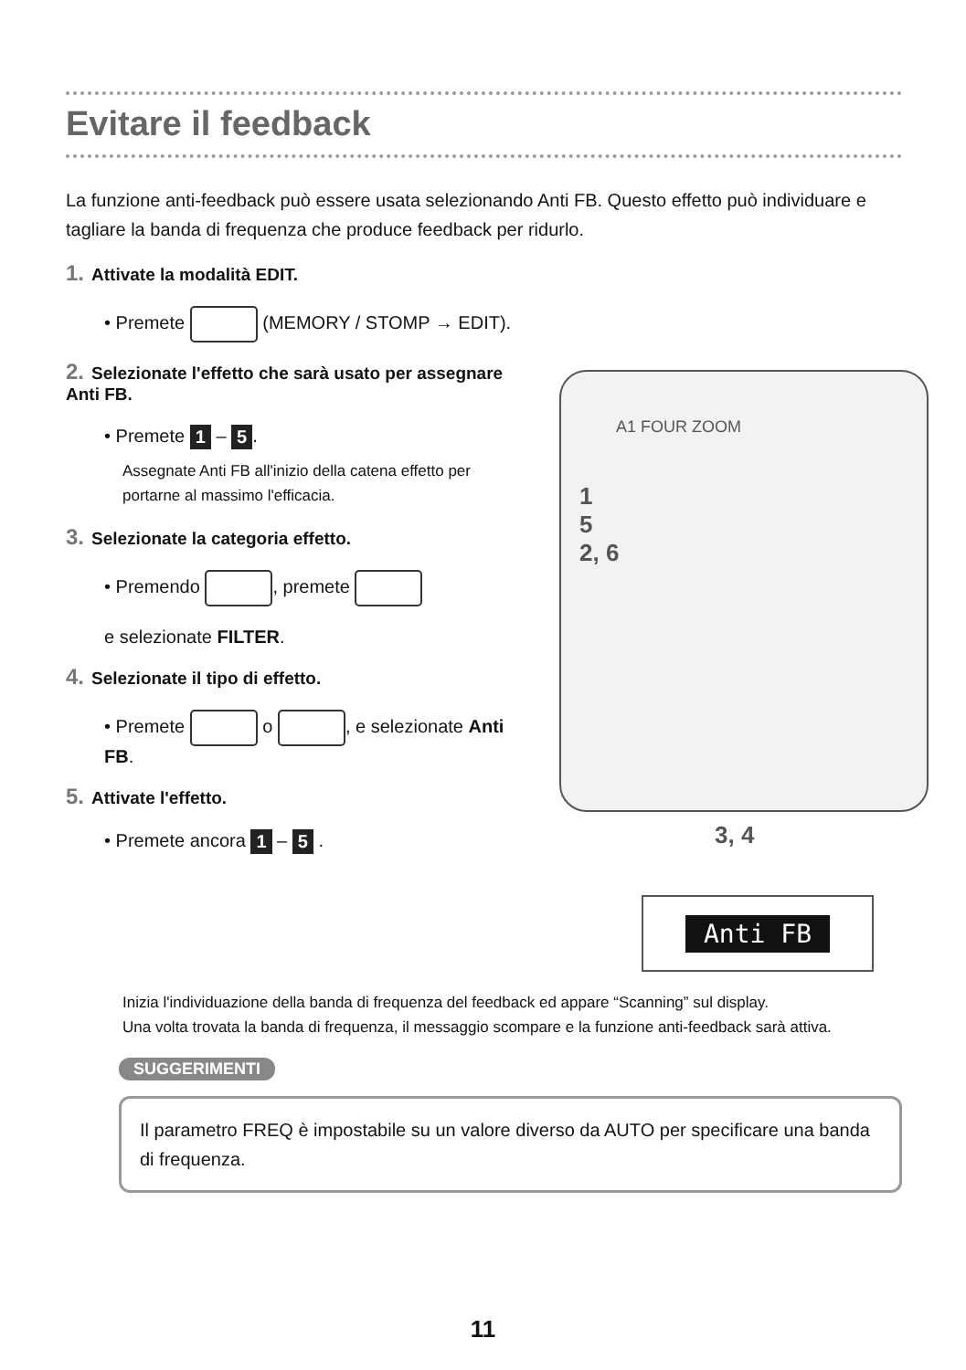Evitare il feedback
La funzione anti-feedback può essere usata selezionando Anti FB. Questo effetto può individuare e tagliare la banda di frequenza che produce feedback per ridurlo.
1. Attivate la modalità EDIT.
• Premete (MEMORY / STOMP → EDIT).
2. Selezionate l'effetto che sarà usato per assegnare Anti FB.
• Premete 1 – 5.
Assegnate Anti FB all'inizio della catena effetto per portarne al massimo l'efficacia.
3. Selezionate la categoria effetto.
• Premendo , premete
e selezionate FILTER.
4. Selezionate il tipo di effetto.
• Premete o , e selezionate Anti FB.
5. Attivate l'effetto.
• Premete ancora 1 – 5 .
A1 FOUR ZOOM
1
5
2, 6
3, 4
Anti FB
Inizia l'individuazione della banda di frequenza del feedback ed appare “Scanning” sul display.
Una volta trovata la banda di frequenza, il messaggio scompare e la funzione anti-feedback sarà attiva.
SUGGERIMENTI
Il parametro FREQ è impostabile su un valore diverso da AUTO per specificare una banda di frequenza.
11